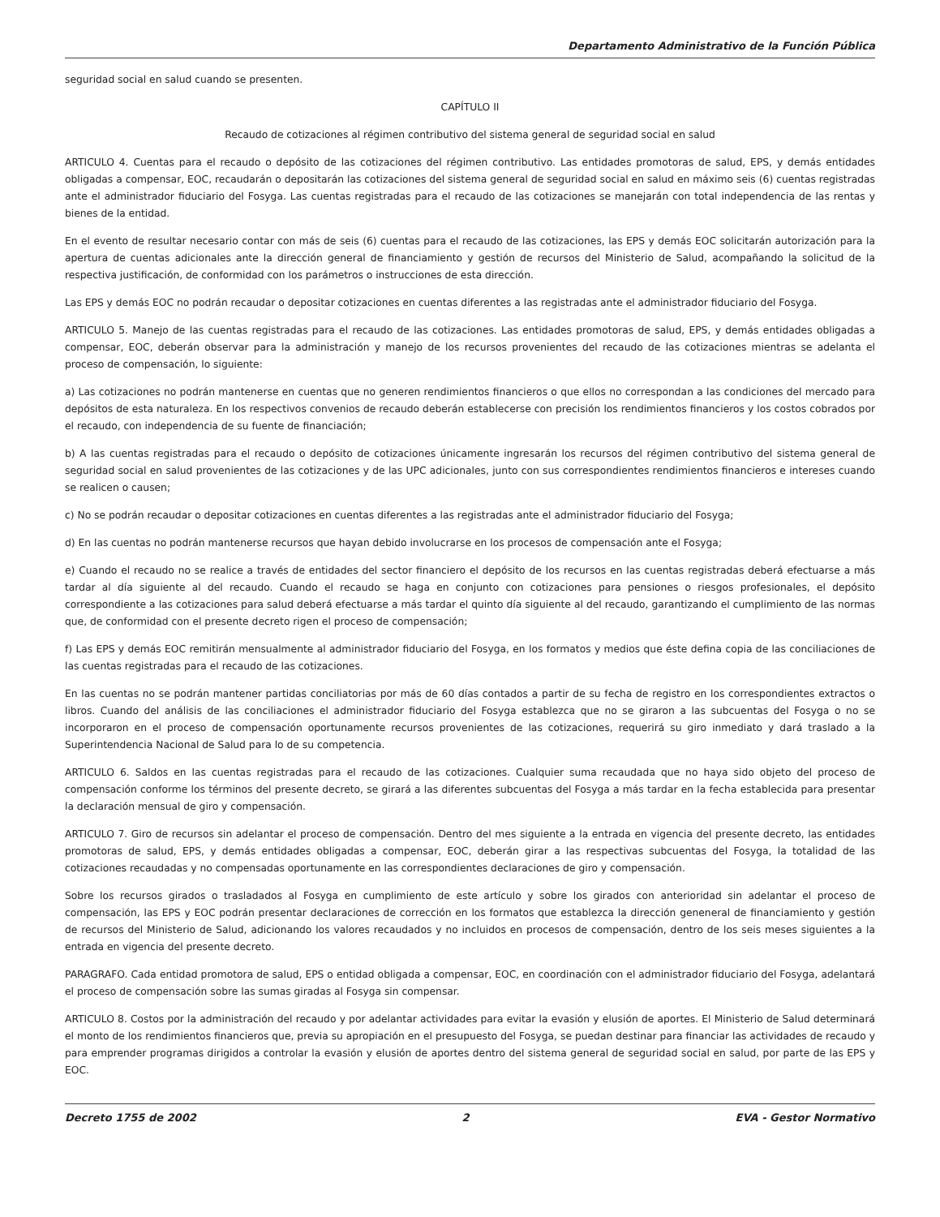Departamento Administrativo de la Función Pública
seguridad social en salud cuando se presenten.
CAPÍTULO II
Recaudo de cotizaciones al régimen contributivo del sistema general de seguridad social en salud
ARTICULO 4. Cuentas para el recaudo o depósito de las cotizaciones del régimen contributivo. Las entidades promotoras de salud, EPS, y demás entidades obligadas a compensar, EOC, recaudarán o depositarán las cotizaciones del sistema general de seguridad social en salud en máximo seis (6) cuentas registradas ante el administrador fiduciario del Fosyga. Las cuentas registradas para el recaudo de las cotizaciones se manejarán con total independencia de las rentas y bienes de la entidad.
En el evento de resultar necesario contar con más de seis (6) cuentas para el recaudo de las cotizaciones, las EPS y demás EOC solicitarán autorización para la apertura de cuentas adicionales ante la dirección general de financiamiento y gestión de recursos del Ministerio de Salud, acompañando la solicitud de la respectiva justificación, de conformidad con los parámetros o instrucciones de esta dirección.
Las EPS y demás EOC no podrán recaudar o depositar cotizaciones en cuentas diferentes a las registradas ante el administrador fiduciario del Fosyga.
ARTICULO 5. Manejo de las cuentas registradas para el recaudo de las cotizaciones. Las entidades promotoras de salud, EPS, y demás entidades obligadas a compensar, EOC, deberán observar para la administración y manejo de los recursos provenientes del recaudo de las cotizaciones mientras se adelanta el proceso de compensación, lo siguiente:
a) Las cotizaciones no podrán mantenerse en cuentas que no generen rendimientos financieros o que ellos no correspondan a las condiciones del mercado para depósitos de esta naturaleza. En los respectivos convenios de recaudo deberán establecerse con precisión los rendimientos financieros y los costos cobrados por el recaudo, con independencia de su fuente de financiación;
b) A las cuentas registradas para el recaudo o depósito de cotizaciones únicamente ingresarán los recursos del régimen contributivo del sistema general de seguridad social en salud provenientes de las cotizaciones y de las UPC adicionales, junto con sus correspondientes rendimientos financieros e intereses cuando se realicen o causen;
c) No se podrán recaudar o depositar cotizaciones en cuentas diferentes a las registradas ante el administrador fiduciario del Fosyga;
d) En las cuentas no podrán mantenerse recursos que hayan debido involucrarse en los procesos de compensación ante el Fosyga;
e) Cuando el recaudo no se realice a través de entidades del sector financiero el depósito de los recursos en las cuentas registradas deberá efectuarse a más tardar al día siguiente al del recaudo. Cuando el recaudo se haga en conjunto con cotizaciones para pensiones o riesgos profesionales, el depósito correspondiente a las cotizaciones para salud deberá efectuarse a más tardar el quinto día siguiente al del recaudo, garantizando el cumplimiento de las normas que, de conformidad con el presente decreto rigen el proceso de compensación;
f) Las EPS y demás EOC remitirán mensualmente al administrador fiduciario del Fosyga, en los formatos y medios que éste defina copia de las conciliaciones de las cuentas registradas para el recaudo de las cotizaciones.
En las cuentas no se podrán mantener partidas conciliatorias por más de 60 días contados a partir de su fecha de registro en los correspondientes extractos o libros. Cuando del análisis de las conciliaciones el administrador fiduciario del Fosyga establezca que no se giraron a las subcuentas del Fosyga o no se incorporaron en el proceso de compensación oportunamente recursos provenientes de las cotizaciones, requerirá su giro inmediato y dará traslado a la Superintendencia Nacional de Salud para lo de su competencia.
ARTICULO 6. Saldos en las cuentas registradas para el recaudo de las cotizaciones. Cualquier suma recaudada que no haya sido objeto del proceso de compensación conforme los términos del presente decreto, se girará a las diferentes subcuentas del Fosyga a más tardar en la fecha establecida para presentar la declaración mensual de giro y compensación.
ARTICULO 7. Giro de recursos sin adelantar el proceso de compensación. Dentro del mes siguiente a la entrada en vigencia del presente decreto, las entidades promotoras de salud, EPS, y demás entidades obligadas a compensar, EOC, deberán girar a las respectivas subcuentas del Fosyga, la totalidad de las cotizaciones recaudadas y no compensadas oportunamente en las correspondientes declaraciones de giro y compensación.
Sobre los recursos girados o trasladados al Fosyga en cumplimiento de este artículo y sobre los girados con anterioridad sin adelantar el proceso de compensación, las EPS y EOC podrán presentar declaraciones de corrección en los formatos que establezca la dirección geneneral de financiamiento y gestión de recursos del Ministerio de Salud, adicionando los valores recaudados y no incluidos en procesos de compensación, dentro de los seis meses siguientes a la entrada en vigencia del presente decreto.
PARAGRAFO. Cada entidad promotora de salud, EPS o entidad obligada a compensar, EOC, en coordinación con el administrador fiduciario del Fosyga, adelantará el proceso de compensación sobre las sumas giradas al Fosyga sin compensar.
ARTICULO 8. Costos por la administración del recaudo y por adelantar actividades para evitar la evasión y elusión de aportes. El Ministerio de Salud determinará el monto de los rendimientos financieros que, previa su apropiación en el presupuesto del Fosyga, se puedan destinar para financiar las actividades de recaudo y para emprender programas dirigidos a controlar la evasión y elusión de aportes dentro del sistema general de seguridad social en salud, por parte de las EPS y EOC.
Decreto 1755 de 2002 2 EVA - Gestor Normativo